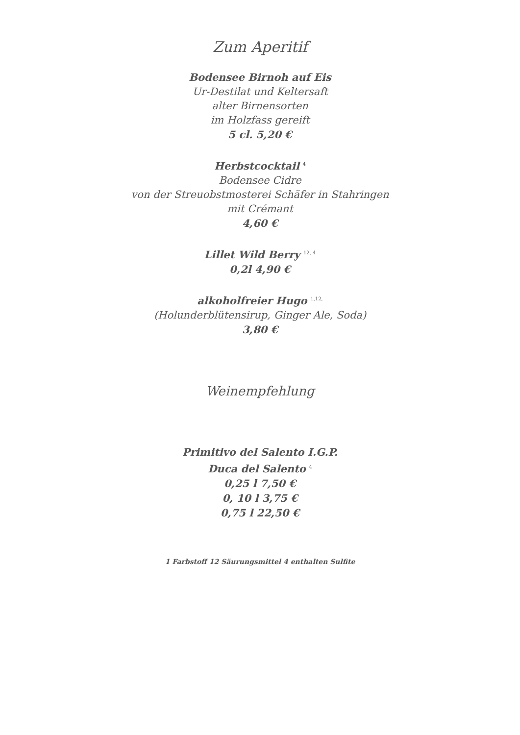Zum Aperitif
Bodensee Birnoh auf Eis
Ur-Destilat und Keltersaft
alter Birnensorten
im Holzfass gereift
5 cl. 5,20 €
Herbstcocktail <sup>4</sup>
Bodensee Cidre
von der Streuobstmosterei Schäfer in Stahringen
mit Crémant
4,60 €
Lillet Wild Berry <sup>12, 4</sup>
0,2l 4,90 €
alkoholfreier Hugo <sup>1,12,</sup>
(Holunderblütensirup, Ginger Ale, Soda)
3,80 €
Weinempfehlung
Primitivo del Salento I.G.P.
Duca del Salento <sup>4</sup>
0,25 l 7,50 €
0, 10 l 3,75 €
0,75 l 22,50 €
1 Farbstoff 12 Säurungsmittel 4 enthalten Sulfite